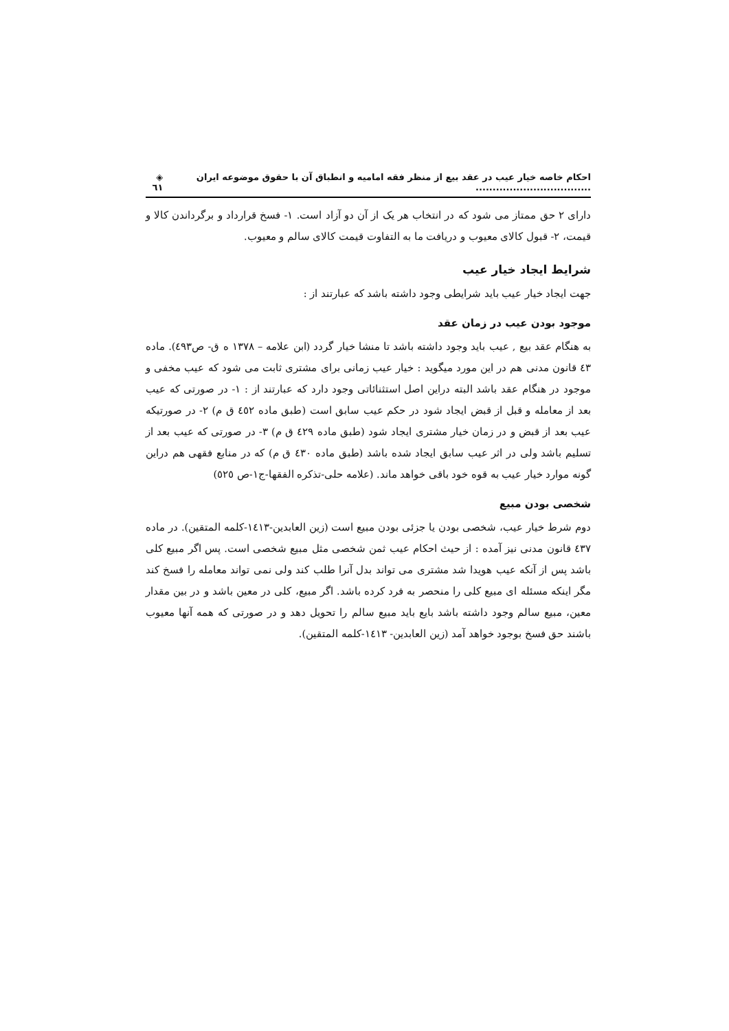احکام خاصه خیار عیب در عقد بیع از منظر فقه امامیه و انطباق آن با حقوق موضوعه ایران .................................. ◈ ٦١
دارای ۲ حق ممتاز می شود که در انتخاب هر یک از آن دو آزاد است. ۱- فسخ قرارداد و برگرداندن کالا و قیمت، ۲- قبول کالای معیوب و دریافت ما به التفاوت قیمت کالای سالم و معیوب.
شرایط ایجاد خیار عیب
جهت ایجاد خیار عیب باید شرایطی وجود داشته باشد که عبارتند از :
موجود بودن عیب در زمان عقد
به هنگام عقد بیع , عیب باید وجود داشته باشد تا منشا خیار گردد (ابن علامه – ۱۳۷۸ ه ق- ص٤٩۳). ماده ٤۳ قانون مدنی هم در این مورد میگوید : خیار عیب زمانی برای مشتری ثابت می شود که عیب مخفی و موجود در هنگام عقد باشد البته دراین اصل استثنائاتی وجود دارد که عبارتند از : ۱- در صورتی که عیب بعد از معامله و قبل از قبض ایجاد شود در حکم عیب سابق است (طبق ماده ٤٥۲ ق م) ۲- در صورتیکه عیب بعد از قبض و در زمان خیار مشتری ایجاد شود (طبق ماده ٤۲۹ ق م) ۳- در صورتی که عیب بعد از تسلیم باشد ولی در اثر عیب سابق ایجاد شده باشد (طبق ماده ٤۳۰ ق م) که در منابع فقهی هم دراین گونه موارد خیار عیب به قوه خود باقی خواهد ماند. (علامه حلی-تذکره الفقها-ج۱-ص ٥۲٥)
شخصی بودن مبیع
دوم شرط خیار عیب، شخصی بودن یا جزئی بودن مبیع است (زین العابدین-۱٤۱۳-کلمه المتقین). در ماده ٤۳۷ قانون مدنی نیز آمده : از حیث احکام عیب ثمن شخصی مثل مبیع شخصی است. پس اگر مبیع کلی باشد پس از آنکه عیب هویدا شد مشتری می تواند بدل آنرا طلب کند ولی نمی تواند معامله را فسخ کند مگر اینکه مسئله ای مبیع کلی را منحصر به فرد کرده باشد. اگر مبیع، کلی در معین باشد و در بین مقدار معین، مبیع سالم وجود داشته باشد بایع باید مبیع سالم را تحویل دهد و در صورتی که همه آنها معیوب باشند حق فسخ بوجود خواهد آمد (زین العابدین- ۱٤۱۳-کلمه المتقین).